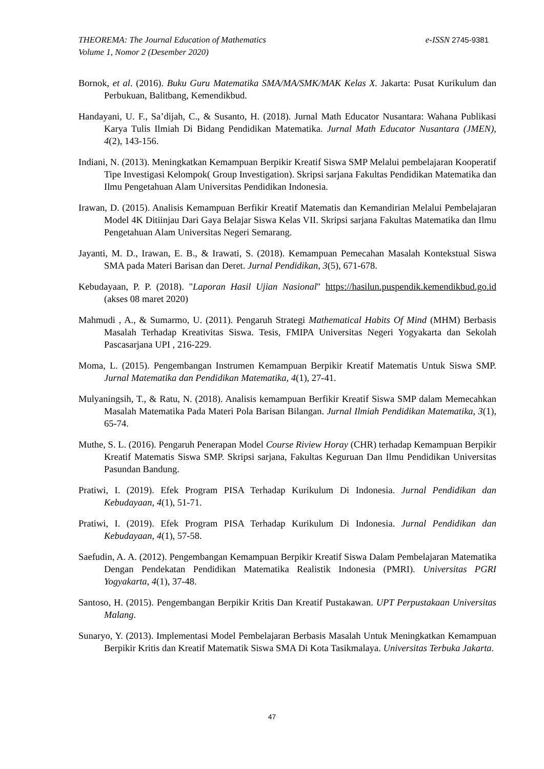e-ISSN 2745-9381 THEOREMA: The Journal Education of Mathematics
Volume 1, Nomor 2 (Desember 2020)
Bornok, et al. (2016). Buku Guru Matematika SMA/MA/SMK/MAK Kelas X. Jakarta: Pusat Kurikulum dan Perbukuan, Balitbang, Kemendikbud.
Handayani, U. F., Sa’dijah, C., & Susanto, H. (2018). Jurnal Math Educator Nusantara: Wahana Publikasi Karya Tulis Ilmiah Di Bidang Pendidikan Matematika. Jurnal Math Educator Nusantara (JMEN), 4(2), 143-156.
Indiani, N. (2013). Meningkatkan Kemampuan Berpikir Kreatif Siswa SMP Melalui pembelajaran Kooperatif Tipe Investigasi Kelompok( Group Investigation). Skripsi sarjana Fakultas Pendidikan Matematika dan Ilmu Pengetahuan Alam Universitas Pendidikan Indonesia.
Irawan, D. (2015). Analisis Kemampuan Berfikir Kreatif Matematis dan Kemandirian Melalui Pembelajaran Model 4K Ditiinjau Dari Gaya Belajar Siswa Kelas VII. Skripsi sarjana Fakultas Matematika dan Ilmu Pengetahuan Alam Universitas Negeri Semarang.
Jayanti, M. D., Irawan, E. B., & Irawati, S. (2018). Kemampuan Pemecahan Masalah Kontekstual Siswa SMA pada Materi Barisan dan Deret. Jurnal Pendidikan, 3(5), 671-678.
Kebudayaan, P. P. (2018). "Laporan Hasil Ujian Nasional" https://hasilun.puspendik.kemendikbud.go.id (akses 08 maret 2020)
Mahmudi , A., & Sumarmo, U. (2011). Pengaruh Strategi Mathematical Habits Of Mind (MHM) Berbasis Masalah Terhadap Kreativitas Siswa. Tesis, FMIPA Universitas Negeri Yogyakarta dan Sekolah Pascasarjana UPI , 216-229.
Moma, L. (2015). Pengembangan Instrumen Kemampuan Berpikir Kreatif Matematis Untuk Siswa SMP. Jurnal Matematika dan Pendidikan Matematika, 4(1), 27-41.
Mulyaningsih, T., & Ratu, N. (2018). Analisis kemampuan Berfikir Kreatif Siswa SMP dalam Memecahkan Masalah Matematika Pada Materi Pola Barisan Bilangan. Jurnal Ilmiah Pendidikan Matematika, 3(1), 65-74.
Muthe, S. L. (2016). Pengaruh Penerapan Model Course Riview Horay (CHR) terhadap Kemampuan Berpikir Kreatif Matematis Siswa SMP. Skripsi sarjana, Fakultas Keguruan Dan Ilmu Pendidikan Universitas Pasundan Bandung.
Pratiwi, I. (2019). Efek Program PISA Terhadap Kurikulum Di Indonesia. Jurnal Pendidikan dan Kebudayaan, 4(1), 51-71.
Pratiwi, I. (2019). Efek Program PISA Terhadap Kurikulum Di Indonesia. Jurnal Pendidikan dan Kebudayaan, 4(1), 57-58.
Saefudin, A. A. (2012). Pengembangan Kemampuan Berpikir Kreatif Siswa Dalam Pembelajaran Matematika Dengan Pendekatan Pendidikan Matematika Realistik Indonesia (PMRI). Universitas PGRI Yogyakarta, 4(1), 37-48.
Santoso, H. (2015). Pengembangan Berpikir Kritis Dan Kreatif Pustakawan. UPT Perpustakaan Universitas Malang.
Sunaryo, Y. (2013). Implementasi Model Pembelajaran Berbasis Masalah Untuk Meningkatkan Kemampuan Berpikir Kritis dan Kreatif Matematik Siswa SMA Di Kota Tasikmalaya. Universitas Terbuka Jakarta.
47